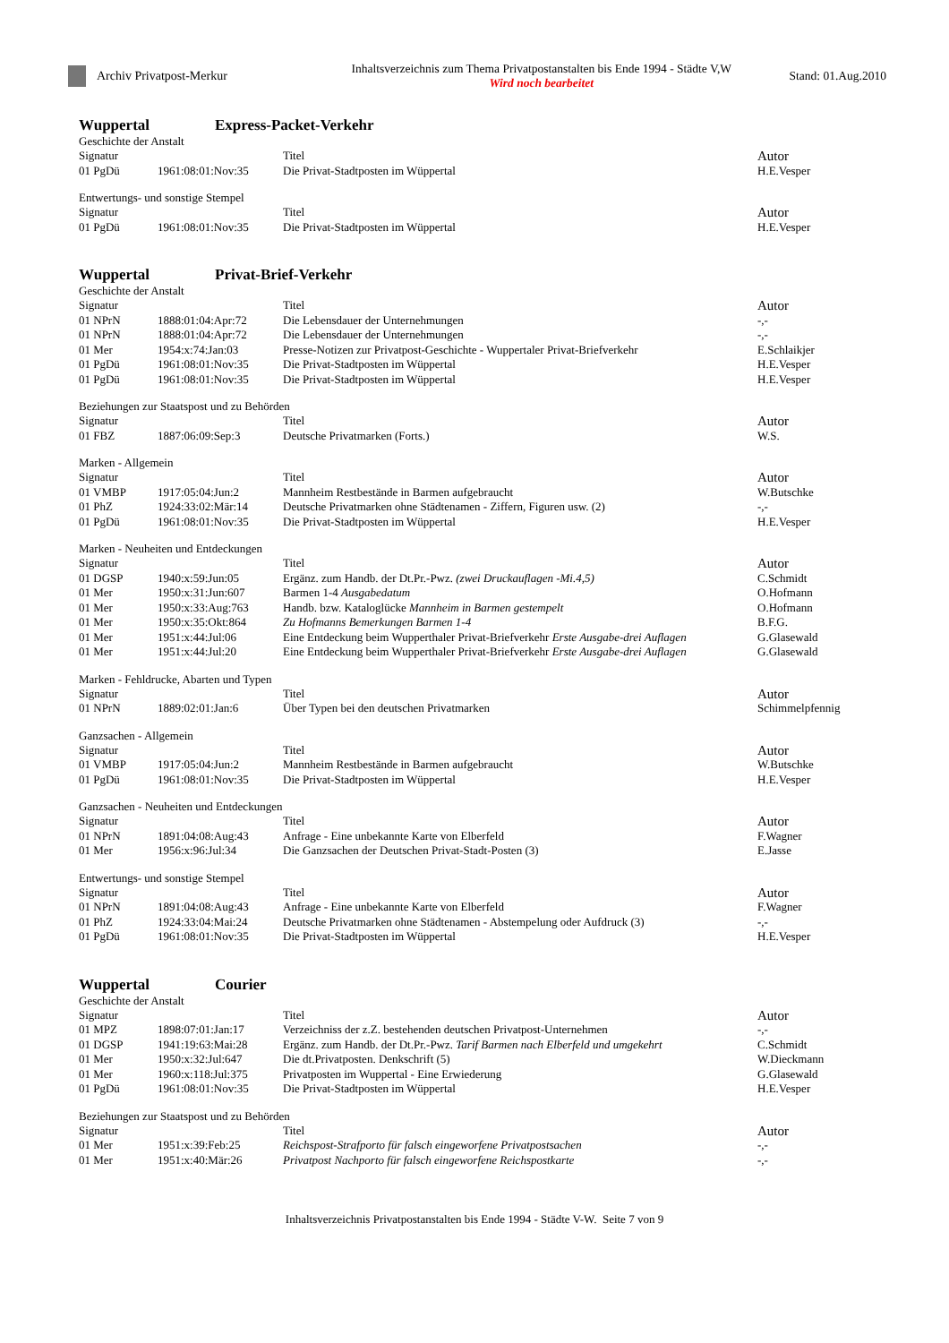Archiv Privatpost-Merkur
Inhaltsverzeichnis zum Thema Privatpostanstalten bis Ende 1994 - Städte V,W
Wird noch bearbeitet
Stand: 01.Aug.2010
Wuppertal Express-Packet-Verkehr
Geschichte der Anstalt
| Signatur | | Titel | Autor |
| --- | --- | --- | --- |
| 01 PgDü | 1961:08:01:Nov:35 | Die Privat-Stadtposten im Wüppertal | H.E.Vesper |
Entwertungs- und sonstige Stempel
| Signatur | | Titel | Autor |
| --- | --- | --- | --- |
| 01 PgDü | 1961:08:01:Nov:35 | Die Privat-Stadtposten im Wüppertal | H.E.Vesper |
Wuppertal Privat-Brief-Verkehr
Geschichte der Anstalt
| Signatur | | Titel | Autor |
| --- | --- | --- | --- |
| 01 NPrN | 1888:01:04:Apr:72 | Die Lebensdauer der Unternehmungen | -,- |
| 01 NPrN | 1888:01:04:Apr:72 | Die Lebensdauer der Unternehmungen | -,- |
| 01 Mer | 1954:x:74:Jan:03 | Presse-Notizen zur Privatpost-Geschichte - Wuppertaler Privat-Briefverkehr | E.Schlaikjer |
| 01 PgDü | 1961:08:01:Nov:35 | Die Privat-Stadtposten im Wüppertal | H.E.Vesper |
| 01 PgDü | 1961:08:01:Nov:35 | Die Privat-Stadtposten im Wüppertal | H.E.Vesper |
Beziehungen zur Staatspost und zu Behörden
| Signatur | | Titel | Autor |
| --- | --- | --- | --- |
| 01 FBZ | 1887:06:09:Sep:3 | Deutsche Privatmarken (Forts.) | W.S. |
Marken - Allgemein
| Signatur | | Titel | Autor |
| --- | --- | --- | --- |
| 01 VMBP | 1917:05:04:Jun:2 | Mannheim Restbestände in Barmen aufgebraucht | W.Butschke |
| 01 PhZ | 1924:33:02:Mär:14 | Deutsche Privatmarken ohne Städtenamen - Ziffern, Figuren usw. (2) | -,- |
| 01 PgDü | 1961:08:01:Nov:35 | Die Privat-Stadtposten im Wüppertal | H.E.Vesper |
Marken - Neuheiten und Entdeckungen
| Signatur | | Titel | Autor |
| --- | --- | --- | --- |
| 01 DGSP | 1940:x:59:Jun:05 | Ergänz. zum Handb. der Dt.Pr.-Pwz. (zwei Druckauflagen -Mi.4,5) | C.Schmidt |
| 01 Mer | 1950:x:31:Jun:607 | Barmen 1-4 Ausgabedatum | O.Hofmann |
| 01 Mer | 1950:x:33:Aug:763 | Handb. bzw. Kataloglücke Mannheim in Barmen gestempelt | O.Hofmann |
| 01 Mer | 1950:x:35:Okt:864 | Zu Hofmanns Bemerkungen Barmen 1-4 | B.F.G. |
| 01 Mer | 1951:x:44:Jul:06 | Eine Entdeckung beim Wupperthaler Privat-Briefverkehr Erste Ausgabe-drei Auflagen | G.Glasewald |
| 01 Mer | 1951:x:44:Jul:20 | Eine Entdeckung beim Wupperthaler Privat-Briefverkehr Erste Ausgabe-drei Auflagen | G.Glasewald |
Marken - Fehldrucke, Abarten und Typen
| Signatur | | Titel | Autor |
| --- | --- | --- | --- |
| 01 NPrN | 1889:02:01:Jan:6 | Über Typen bei den deutschen Privatmarken | Schimmelpfennig |
Ganzsachen - Allgemein
| Signatur | | Titel | Autor |
| --- | --- | --- | --- |
| 01 VMBP | 1917:05:04:Jun:2 | Mannheim Restbestände in Barmen aufgebraucht | W.Butschke |
| 01 PgDü | 1961:08:01:Nov:35 | Die Privat-Stadtposten im Wüppertal | H.E.Vesper |
Ganzsachen - Neuheiten und Entdeckungen
| Signatur | | Titel | Autor |
| --- | --- | --- | --- |
| 01 NPrN | 1891:04:08:Aug:43 | Anfrage - Eine unbekannte Karte von Elberfeld | F.Wagner |
| 01 Mer | 1956:x:96:Jul:34 | Die Ganzsachen der Deutschen Privat-Stadt-Posten (3) | E.Jasse |
Entwertungs- und sonstige Stempel
| Signatur | | Titel | Autor |
| --- | --- | --- | --- |
| 01 NPrN | 1891:04:08:Aug:43 | Anfrage - Eine unbekannte Karte von Elberfeld | F.Wagner |
| 01 PhZ | 1924:33:04:Mai:24 | Deutsche Privatmarken ohne Städtenamen - Abstempelung oder Aufdruck (3) | -,- |
| 01 PgDü | 1961:08:01:Nov:35 | Die Privat-Stadtposten im Wüppertal | H.E.Vesper |
Wuppertal Courier
Geschichte der Anstalt
| Signatur | | Titel | Autor |
| --- | --- | --- | --- |
| 01 MPZ | 1898:07:01:Jan:17 | Verzeichniss der z.Z. bestehenden deutschen Privatpost-Unternehmen | -,- |
| 01 DGSP | 1941:19:63:Mai:28 | Ergänz. zum Handb. der Dt.Pr.-Pwz. Tarif Barmen nach Elberfeld und umgekehrt | C.Schmidt |
| 01 Mer | 1950:x:32:Jul:647 | Die dt.Privatposten. Denkschrift (5) | W.Dieckmann |
| 01 Mer | 1960:x:118:Jul:375 | Privatposten im Wuppertal - Eine Erwiederung | G.Glasewald |
| 01 PgDü | 1961:08:01:Nov:35 | Die Privat-Stadtposten im Wüppertal | H.E.Vesper |
Beziehungen zur Staatspost und zu Behörden
| Signatur | | Titel | Autor |
| --- | --- | --- | --- |
| 01 Mer | 1951:x:39:Feb:25 | Reichspost-Strafporto für falsch eingeworfene Privatpostsachen | -,- |
| 01 Mer | 1951:x:40:Mär:26 | Privatpost Nachporto für falsch eingeworfene Reichspostkarte | -,- |
Inhaltsverzeichnis Privatpostanstalten bis Ende 1994 - Städte V-W. Seite 7 von 9